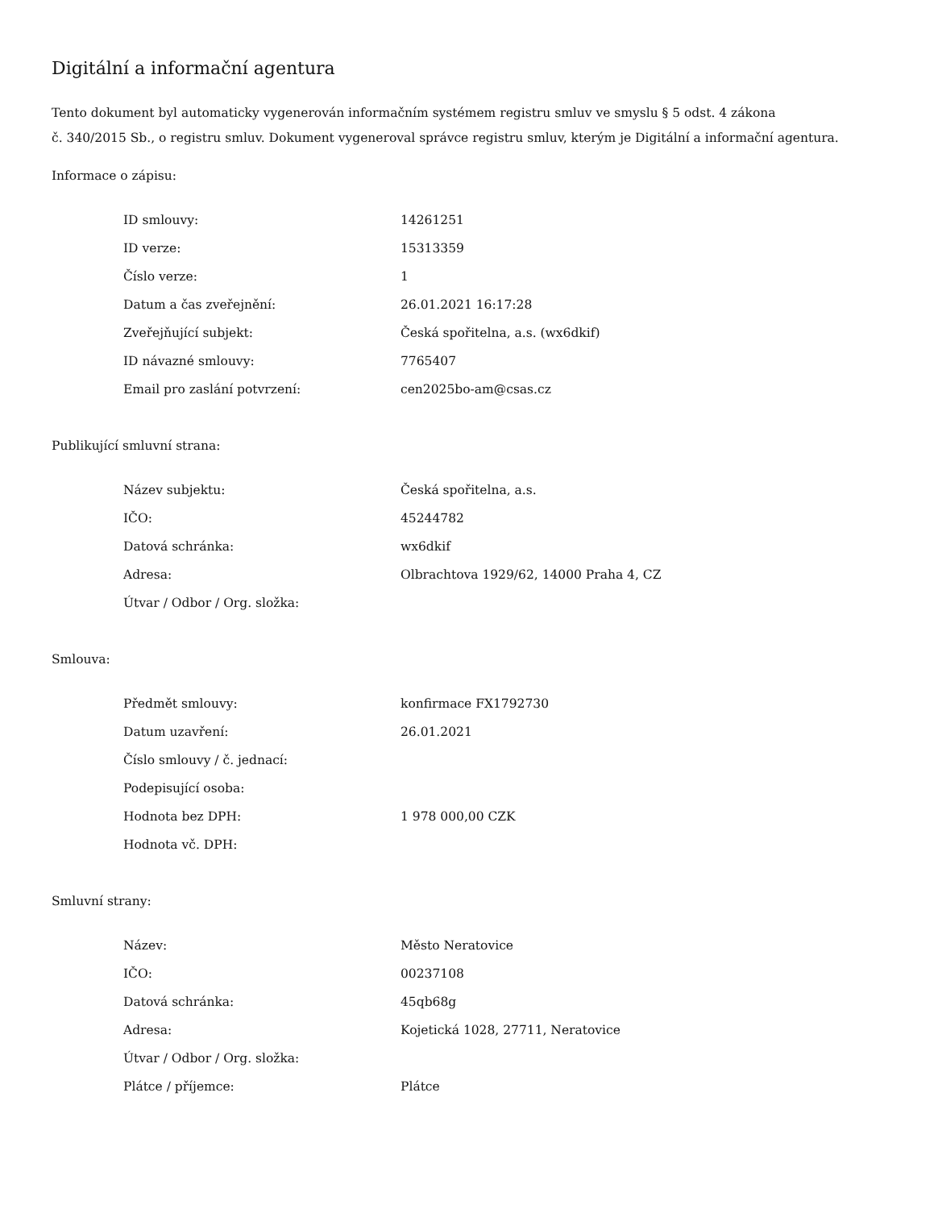Digitální a informační agentura
Tento dokument byl automaticky vygenerován informačním systémem registru smluv ve smyslu § 5 odst. 4 zákona
č. 340/2015 Sb., o registru smluv. Dokument vygeneroval správce registru smluv, kterým je Digitální a informační agentura.
Informace o zápisu:
| ID smlouvy: | 14261251 |
| ID verze: | 15313359 |
| Číslo verze: | 1 |
| Datum a čas zveřejnění: | 26.01.2021 16:17:28 |
| Zveřejňující subjekt: | Česká spořitelna, a.s. (wx6dkif) |
| ID návazné smlouvy: | 7765407 |
| Email pro zaslání potvrzení: | cen2025bo-am@csas.cz |
Publikující smluvní strana:
| Název subjektu: | Česká spořitelna, a.s. |
| IČO: | 45244782 |
| Datová schránka: | wx6dkif |
| Adresa: | Olbrachtova 1929/62, 14000 Praha 4, CZ |
| Útvar / Odbor / Org. složka: | |
Smlouva:
| Předmět smlouvy: | konfirmace FX1792730 |
| Datum uzavření: | 26.01.2021 |
| Číslo smlouvy / č. jednací: | |
| Podepisující osoba: | |
| Hodnota bez DPH: | 1 978 000,00 CZK |
| Hodnota vč. DPH: | |
Smluvní strany:
| Název: | Město Neratovice |
| IČO: | 00237108 |
| Datová schránka: | 45qb68g |
| Adresa: | Kojetická 1028, 27711, Neratovice |
| Útvar / Odbor / Org. složka: | |
| Plátce / příjemce: | Plátce |